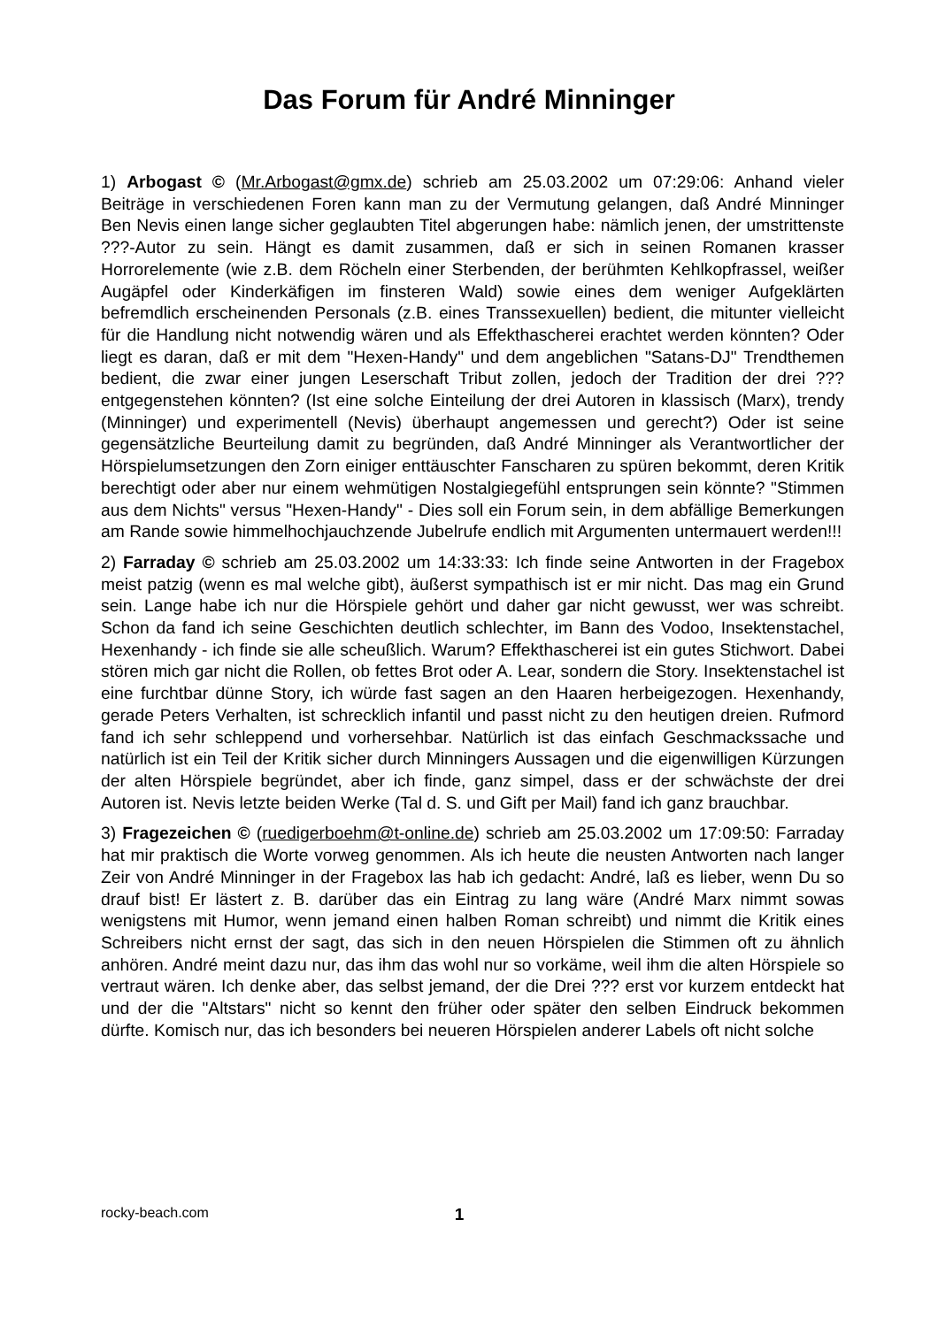Das Forum für André Minninger
1) Arbogast © (Mr.Arbogast@gmx.de) schrieb am 25.03.2002 um 07:29:06: Anhand vieler Beiträge in verschiedenen Foren kann man zu der Vermutung gelangen, daß André Minninger Ben Nevis einen lange sicher geglaubten Titel abgerungen habe: nämlich jenen, der umstrittenste ???-Autor zu sein. Hängt es damit zusammen, daß er sich in seinen Romanen krasser Horrorelemente (wie z.B. dem Röcheln einer Sterbenden, der berühmten Kehlkopfrassel, weißer Augäpfel oder Kinderkäfigen im finsteren Wald) sowie eines dem weniger Aufgeklärten befremdlich erscheinenden Personals (z.B. eines Transsexuellen) bedient, die mitunter vielleicht für die Handlung nicht notwendig wären und als Effekthascherei erachtet werden könnten? Oder liegt es daran, daß er mit dem "Hexen-Handy" und dem angeblichen "Satans-DJ" Trendthemen bedient, die zwar einer jungen Leserschaft Tribut zollen, jedoch der Tradition der drei ??? entgegenstehen könnten? (Ist eine solche Einteilung der drei Autoren in klassisch (Marx), trendy (Minninger) und experimentell (Nevis) überhaupt angemessen und gerecht?) Oder ist seine gegensätzliche Beurteilung damit zu begründen, daß André Minninger als Verantwortlicher der Hörspielumsetzungen den Zorn einiger enttäuschter Fanscharen zu spüren bekommt, deren Kritik berechtigt oder aber nur einem wehmütigen Nostalgiegefühl entsprungen sein könnte? "Stimmen aus dem Nichts" versus "Hexen-Handy" - Dies soll ein Forum sein, in dem abfällige Bemerkungen am Rande sowie himmelhochjauchzende Jubelrufe endlich mit Argumenten untermauert werden!!!
2) Farraday © schrieb am 25.03.2002 um 14:33:33: Ich finde seine Antworten in der Fragebox meist patzig (wenn es mal welche gibt), äußerst sympathisch ist er mir nicht. Das mag ein Grund sein. Lange habe ich nur die Hörspiele gehört und daher gar nicht gewusst, wer was schreibt. Schon da fand ich seine Geschichten deutlich schlechter, im Bann des Vodoo, Insektenstachel, Hexenhandy - ich finde sie alle scheußlich. Warum? Effekthascherei ist ein gutes Stichwort. Dabei stören mich gar nicht die Rollen, ob fettes Brot oder A. Lear, sondern die Story. Insektenstachel ist eine furchtbar dünne Story, ich würde fast sagen an den Haaren herbeigezogen. Hexenhandy, gerade Peters Verhalten, ist schrecklich infantil und passt nicht zu den heutigen dreien. Rufmord fand ich sehr schleppend und vorhersehbar. Natürlich ist das einfach Geschmackssache und natürlich ist ein Teil der Kritik sicher durch Minningers Aussagen und die eigenwilligen Kürzungen der alten Hörspiele begründet, aber ich finde, ganz simpel, dass er der schwächste der drei Autoren ist. Nevis letzte beiden Werke (Tal d. S. und Gift per Mail) fand ich ganz brauchbar.
3) Fragezeichen © (ruedigerboehm@t-online.de) schrieb am 25.03.2002 um 17:09:50: Farraday hat mir praktisch die Worte vorweg genommen. Als ich heute die neusten Antworten nach langer Zeir von André Minninger in der Fragebox las hab ich gedacht: André, laß es lieber, wenn Du so drauf bist! Er lästert z. B. darüber das ein Eintrag zu lang wäre (André Marx nimmt sowas wenigstens mit Humor, wenn jemand einen halben Roman schreibt) und nimmt die Kritik eines Schreibers nicht ernst der sagt, das sich in den neuen Hörspielen die Stimmen oft zu ähnlich anhören. André meint dazu nur, das ihm das wohl nur so vorkäme, weil ihm die alten Hörspiele so vertraut wären. Ich denke aber, das selbst jemand, der die Drei ??? erst vor kurzem entdeckt hat und der die "Altstars" nicht so kennt den früher oder später den selben Eindruck bekommen dürfte. Komisch nur, das ich besonders bei neueren Hörspielen anderer Labels oft nicht solche
rocky-beach.com 1